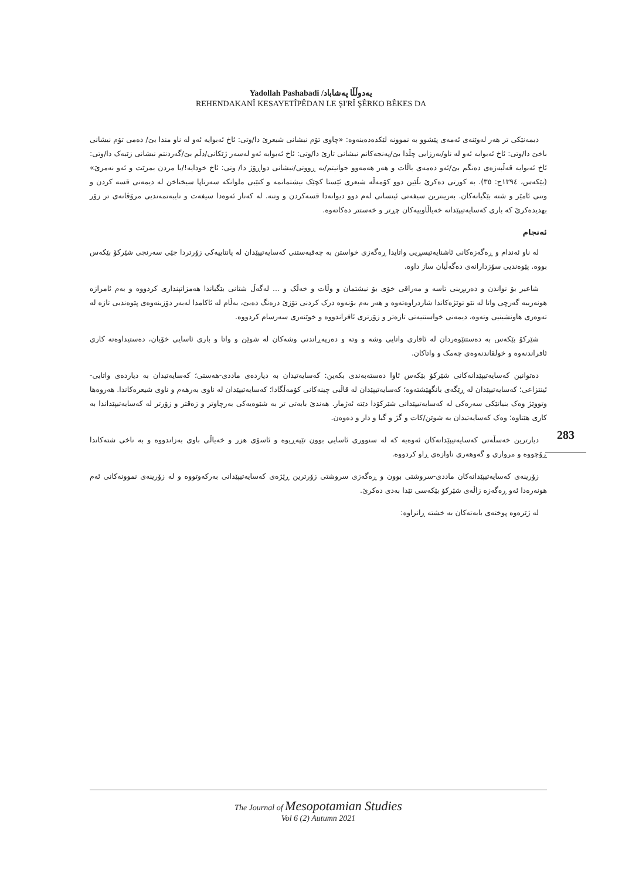Yadollah Pashabadi /یەدوڵڵا پەشاباد
REHENDAKANÎ KESAYETÎPÊDAN LE ŞI'RÎ ŞÊRKO BÊKES DA
دیمەنێکی تر هەر لەوێنەی ئەمەی پێشوو بە نموونە لێکدەدەینەوە: «چاوی تۆم نیشانی شیعرێ دا/وتی: ئاخ ئەبوایە ئەو لە ناو مندا بێ/ دەمی تۆم نیشانی باخێ دا/وتی: ئاخ ئەبوایە ئەو لە ناو/بەرزایی چڵدا بێ/پەنجەکانم نیشانی تارێ دا/وتی: ئاخ ئەبوایە ئەو لەسەر ژێکانی/دڵم بێ/گەردنتم نیشانی زێیەک دا/وتی: ئاخ ئەبوایە قەڵبەزەی دەنگم بێ/ئەو دەمەی باڵات و هەر هەمەوو جوانیتم/بە ڕووتی/نیشانی دواڕۆژ دا/ وتی: ئاخ خودایە!/با مردن بمرێت و ئەو نەمرێ» (بێکەس، ١٣٩٤ج: ٣٥). بە کورتی دەکرێ بڵێین دوو کۆمەڵە شیعری ئێستا کچێک نیشتمانمە و کتێبی ملوانکە سەرتاپا سیخناخن لە دیمەنی قسە کردن و وتنی ئامێر و شتە بێگیانەکان. بەرینترین سیفەتی ئینسانی لەم دوو دیوانەدا قسەکردن و وتنە. لە کەنار ئەوەدا سیفەت و تایبەتمەندیی مرۆڤانەی تر زۆر بهدیدەکرێ کە باری کەسایەتیپێدانە خەیاڵاوییەکان چڕتر و خەستتر دەکاتەوە.
ئەنجام
لە ناو ئەندام و ڕەگەزەکانی ئاشنایەتیسڕیی واتایدا ڕەگەزی خواستن بە چەقبەستنی کەسایەتیپێدان لە پانتاییەکی زۆرتردا جێی سەرنجی شێرکۆ بێکەس بووە. پێوەندیی سۆزدارانەی دەگەڵیان ساز داوە.
شاعیر بۆ نواندن و دەربڕینی تاسە و مەراقی خۆی بۆ نیشتمان و وڵات و خەڵک و ... لەگەڵ شتانی بێگیاندا هەمزاتپنداری کردووە و بەم ئامرازە هونەرییە گەرچی واتا لە نێو توێژەکاندا شاردراوەتەوە و هەر بەم بۆنەوە درک کردنی تۆزێ درەنگ دەبێ، بەڵام لە ئاکامدا لەبەر دۆزینەوەی پێوەندیی تازە لە تەوەری هاونشینیی وتەوە، دیمەنی خواستنیەتی تازەتر و زۆرتری ئافراندووە و خوێنەری سەرسام کردووە.
شێرکۆ بێکەس بە دەستتێوەردان لە ئاقاری واتایی وشە و وتە و دەرپەڕاندنی وشەکان لە شوێن و واتا و باری ئاسایی خۆیان، دەستیداوەتە کاری ئافراندنەوە و خولقاندنەوەی چەمک و واتاکان.
دەتوانین کەسایەتیپێدانەکانی شێرکۆ بێکەس ئاوا دەستەبەندی بکەین: کەسایەتیدان بە دیاردەی ماددی-هەستی؛ کەسایەتیدان بە دیاردەی واتایی-ئینتزاعی؛ کەسایەتیپێدان لە ڕێگەی بانگهێشتەوە؛ کەسایەتیپێدان لە قاڵبی چینەکانی کۆمەڵگادا؛ کەسایەتیپێدان لە ناوی بەرهەم و ناوی شیعرەکاندا. هەروەها وتووێژ وەک بنیاتێکی سەرەکی لە کەسایەتیپێدانی شێرکۆدا دێتە ئەژمار. هەندێ بابەتی تر بە شێوەیەکی بەرچاوتر و زەقتر و زۆرتر لە کەسایەتیپێداندا بە کاری هێناوە؛ وەک کەسایەتیدان بە شوێن/کات و گژ و گیا و دار و دەوەن.
دیارترین خەسڵەتی کەسایەتیپێدانەکان ئەوەیە کە لە سنووری ئاسایی بوون تێپەڕیوە و ئاسۆی هزر و خەیاڵی باوی بەزاندووە و بە ناخی شتەکاندا ڕۆچووە و مرواری و گەوهەری ناوازەی ڕاو کردووە.
زۆرینەی کەسایەتیپێدانەکان ماددی-سروشتی بوون و ڕەگەزی سروشتی زۆرترین ڕێژەی کەسایەتیپێدانی بەرکەوتووە و لە زۆرینەی نموونەکانی ئەم هونەرەدا ئەو ڕەگەزە زاڵەی شێرکۆ بێکەسی تێدا بەدی دەکرێ.
لە ژێرەوە پوختەی بابەتەکان بە خشتە ڕانراوە:
283
The Journal of Mesopotamian Studies
Vol 6 (2) Autumn 2021